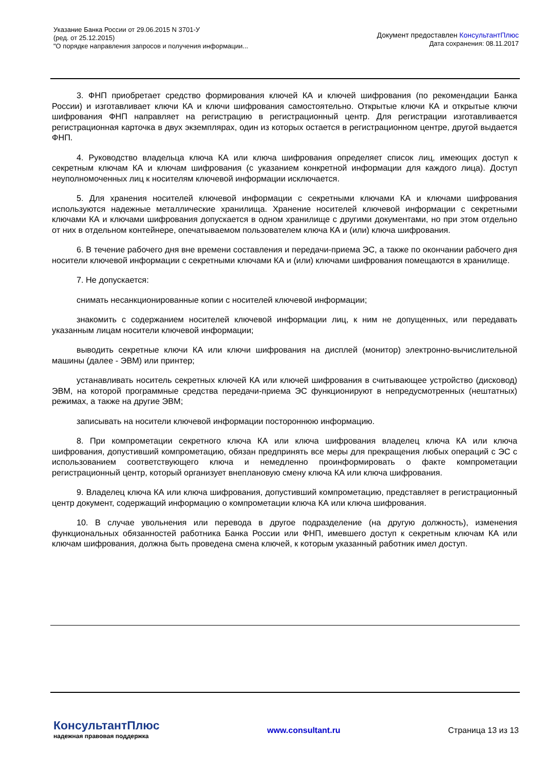Указание Банка России от 29.06.2015 N 3701-У
(ред. от 25.12.2015)
"О порядке направления запросов и получения информации...
Документ предоставлен КонсультантПлюс
Дата сохранения: 08.11.2017
3. ФНП приобретает средство формирования ключей КА и ключей шифрования (по рекомендации Банка России) и изготавливает ключи КА и ключи шифрования самостоятельно. Открытые ключи КА и открытые ключи шифрования ФНП направляет на регистрацию в регистрационный центр. Для регистрации изготавливается регистрационная карточка в двух экземплярах, один из которых остается в регистрационном центре, другой выдается ФНП.
4. Руководство владельца ключа КА или ключа шифрования определяет список лиц, имеющих доступ к секретным ключам КА и ключам шифрования (с указанием конкретной информации для каждого лица). Доступ неуполномоченных лиц к носителям ключевой информации исключается.
5. Для хранения носителей ключевой информации с секретными ключами КА и ключами шифрования используются надежные металлические хранилища. Хранение носителей ключевой информации с секретными ключами КА и ключами шифрования допускается в одном хранилище с другими документами, но при этом отдельно от них в отдельном контейнере, опечатываемом пользователем ключа КА и (или) ключа шифрования.
6. В течение рабочего дня вне времени составления и передачи-приема ЭС, а также по окончании рабочего дня носители ключевой информации с секретными ключами КА и (или) ключами шифрования помещаются в хранилище.
7. Не допускается:
снимать несанкционированные копии с носителей ключевой информации;
знакомить с содержанием носителей ключевой информации лиц, к ним не допущенных, или передавать указанным лицам носители ключевой информации;
выводить секретные ключи КА или ключи шифрования на дисплей (монитор) электронно-вычислительной машины (далее - ЭВМ) или принтер;
устанавливать носитель секретных ключей КА или ключей шифрования в считывающее устройство (дисковод) ЭВМ, на которой программные средства передачи-приема ЭС функционируют в непредусмотренных (нештатных) режимах, а также на другие ЭВМ;
записывать на носители ключевой информации постороннюю информацию.
8. При компрометации секретного ключа КА или ключа шифрования владелец ключа КА или ключа шифрования, допустивший компрометацию, обязан предпринять все меры для прекращения любых операций с ЭС с использованием соответствующего ключа и немедленно проинформировать о факте компрометации регистрационный центр, который организует внеплановую смену ключа КА или ключа шифрования.
9. Владелец ключа КА или ключа шифрования, допустивший компрометацию, представляет в регистрационный центр документ, содержащий информацию о компрометации ключа КА или ключа шифрования.
10. В случае увольнения или перевода в другое подразделение (на другую должность), изменения функциональных обязанностей работника Банка России или ФНП, имевшего доступ к секретным ключам КА или ключам шифрования, должна быть проведена смена ключей, к которым указанный работник имел доступ.
КонсультантПлюс
надежная правовая поддержка
www.consultant.ru Страница 13 из 13